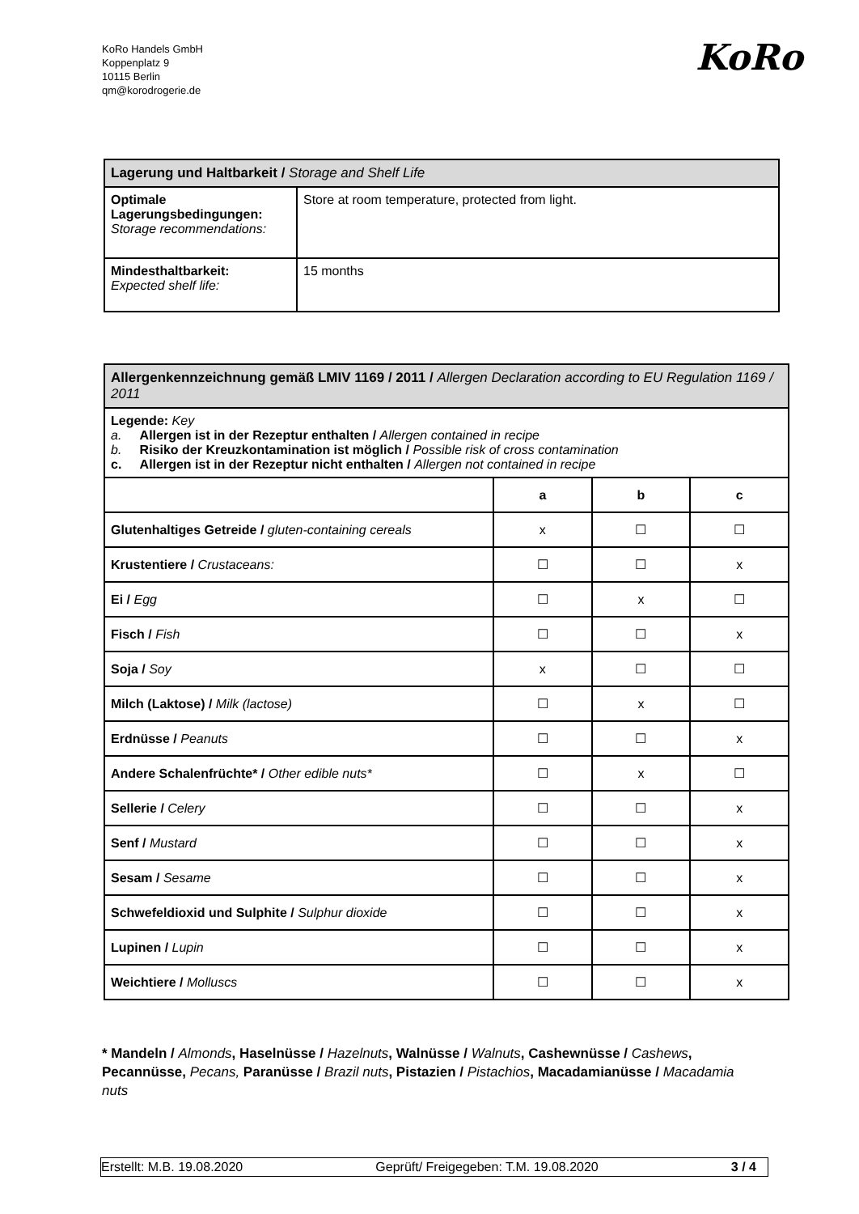KoRo Handels GmbH
Koppenplatz 9
10115 Berlin
qm@korodrogerie.de
KoRo
| Lagerung und Haltbarkeit / Storage and Shelf Life | |
| Optimale Lagerungsbedingungen: Storage recommendations: | Store at room temperature, protected from light. |
| Mindesthaltbarkeit: Expected shelf life: | 15 months |
| Allergenkennzeichnung gemäß LMIV 1169 / 2011 / Allergen Declaration according to EU Regulation 1169 / 2011 | | | |
| Legende: Key a. Allergen ist in der Rezeptur enthalten / Allergen contained in recipe b. Risiko der Kreuzkontamination ist möglich / Possible risk of cross contamination c. Allergen ist in der Rezeptur nicht enthalten / Allergen not contained in recipe | | | |
| | a | b | c |
| Glutenhaltiges Getreide / gluten-containing cereals | x | ☐ | ☐ |
| Krustentiere / Crustaceans: | ☐ | ☐ | x |
| Ei / Egg | ☐ | x | ☐ |
| Fisch / Fish | ☐ | ☐ | x |
| Soja / Soy | x | ☐ | ☐ |
| Milch (Laktose) / Milk (lactose) | ☐ | x | ☐ |
| Erdnüsse / Peanuts | ☐ | ☐ | x |
| Andere Schalenfrüchte* / Other edible nuts* | ☐ | x | ☐ |
| Sellerie / Celery | ☐ | ☐ | x |
| Senf / Mustard | ☐ | ☐ | x |
| Sesam / Sesame | ☐ | ☐ | x |
| Schwefeldioxid und Sulphite / Sulphur dioxide | ☐ | ☐ | x |
| Lupinen / Lupin | ☐ | ☐ | x |
| Weichtiere / Molluscs | ☐ | ☐ | x |
* Mandeln / Almonds, Haselnüsse / Hazelnuts, Walnüsse / Walnuts, Cashewnüsse / Cashews, Pecannüsse, Pecans, Paranüsse / Brazil nuts, Pistazien / Pistachios, Macadamianüsse / Macadamia nuts
Erstellt: M.B. 19.08.2020 Geprüft/ Freigegeben: T.M. 19.08.2020 3 / 4